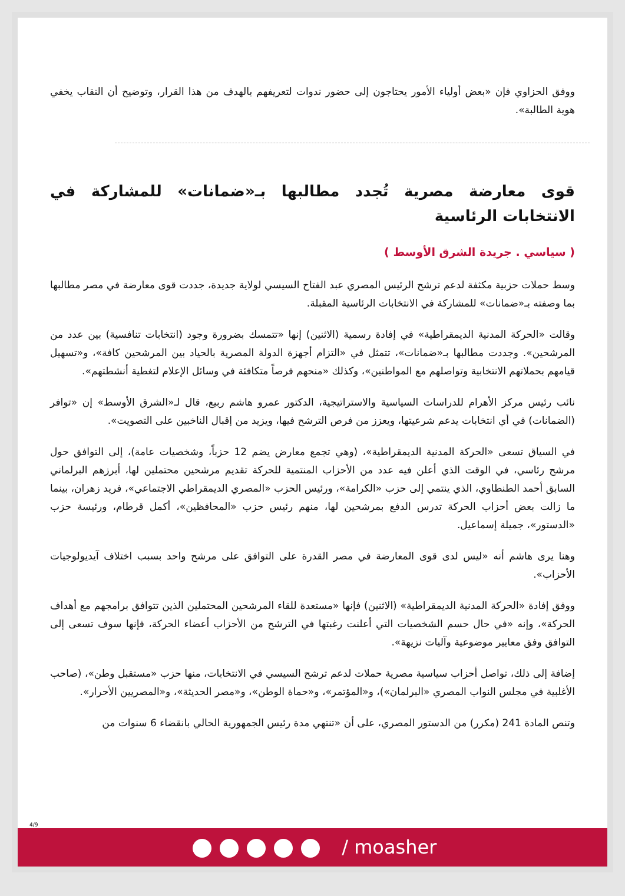ووفق الحزاوي فإن «بعض أولياء الأمور يحتاجون إلى حضور ندوات لتعريفهم بالهدف من هذا القرار، وتوضيح أن النقاب يخفي هوية الطالبة».
قوى معارضة مصرية تُجدد مطالبها بـ«ضمانات» للمشاركة في الانتخابات الرئاسية
( سياسي . جريدة الشرق الأوسط )
وسط حملات حزبية مكثفة لدعم ترشح الرئيس المصري عبد الفتاح السيسي لولاية جديدة، جددت قوى معارضة في مصر مطالبها بما وصفته بـ«ضمانات» للمشاركة في الانتخابات الرئاسية المقبلة.
وقالت «الحركة المدنية الديمقراطية» في إفادة رسمية (الاثنين) إنها «تتمسك بضرورة وجود (انتخابات تنافسية) بين عدد من المرشحين». وجددت مطالبها بـ«ضمانات»، تتمثل في «التزام أجهزة الدولة المصرية بالحياد بين المرشحين كافة»، و«تسهيل قيامهم بحملاتهم الانتخابية وتواصلهم مع المواطنين»، وكذلك «منحهم فرصاً متكافئة في وسائل الإعلام لتغطية أنشطتهم».
نائب رئيس مركز الأهرام للدراسات السياسية والاستراتيجية، الدكتور عمرو هاشم ربيع، قال لـ«الشرق الأوسط» إن «توافر (الضمانات) في أي انتخابات يدعم شرعيتها، ويعزز من فرص الترشح فيها، ويزيد من إقبال الناخبين على التصويت».
في السياق تسعى «الحركة المدنية الديمقراطية»، (وهي تجمع معارض يضم 12 حزباً، وشخصيات عامة)، إلى التوافق حول مرشح رئاسي، في الوقت الذي أعلن فيه عدد من الأحزاب المنتمية للحركة تقديم مرشحين محتملين لها، أبرزهم البرلماني السابق أحمد الطنطاوي، الذي ينتمي إلى حزب «الكرامة»، ورئيس الحزب «المصري الديمقراطي الاجتماعي»، فريد زهران، بينما ما زالت بعض أحزاب الحركة تدرس الدفع بمرشحين لها، منهم رئيس حزب «المحافظين»، أكمل قرطام، ورئيسة حزب «الدستور»، جميلة إسماعيل.
وهنا يرى هاشم أنه «ليس لدى قوى المعارضة في مصر القدرة على التوافق على مرشح واحد بسبب اختلاف آيديولوجيات الأحزاب».
ووفق إفادة «الحركة المدنية الديمقراطية» (الاثنين) فإنها «مستعدة للقاء المرشحين المحتملين الذين تتوافق برامجهم مع أهداف الحركة»، وإنه «في حال حسم الشخصيات التي أعلنت رغبتها في الترشح من الأحزاب أعضاء الحركة، فإنها سوف تسعى إلى التوافق وفق معايير موضوعية وآليات نزيهة».
إضافة إلى ذلك، تواصل أحزاب سياسية مصرية حملات لدعم ترشح السيسي في الانتخابات، منها حزب «مستقبل وطن»، (صاحب الأغلبية في مجلس النواب المصري «البرلمان»)، و«المؤتمر»، و«حماة الوطن»، و«مصر الحديثة»، و«المصريين الأحرار».
وتنص المادة 241 (مكرر) من الدستور المصري، على أن «تنتهي مدة رئيس الجمهورية الحالي بانقضاء 6 سنوات من
4/9
/ moasher